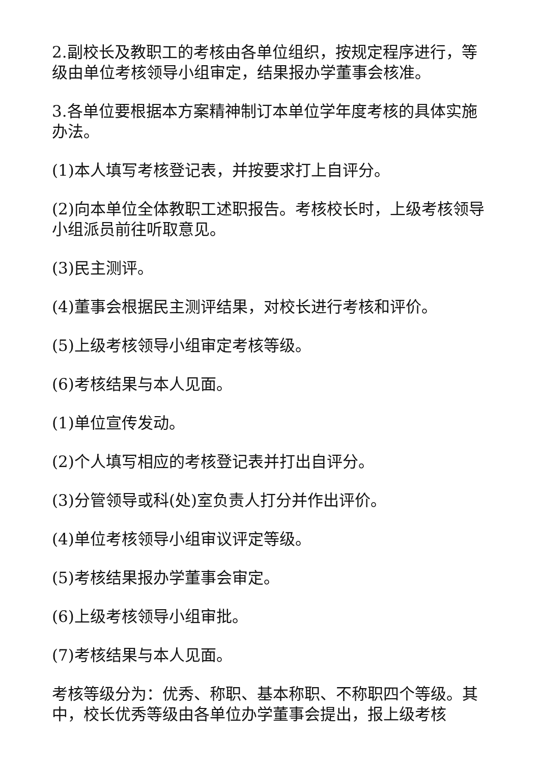2.副校长及教职工的考核由各单位组织，按规定程序进行，等级由单位考核领导小组审定，结果报办学董事会核准。
3.各单位要根据本方案精神制订本单位学年度考核的具体实施办法。
(1)本人填写考核登记表，并按要求打上自评分。
(2)向本单位全体教职工述职报告。考核校长时，上级考核领导小组派员前往听取意见。
(3)民主测评。
(4)董事会根据民主测评结果，对校长进行考核和评价。
(5)上级考核领导小组审定考核等级。
(6)考核结果与本人见面。
(1)单位宣传发动。
(2)个人填写相应的考核登记表并打出自评分。
(3)分管领导或科(处)室负责人打分并作出评价。
(4)单位考核领导小组审议评定等级。
(5)考核结果报办学董事会审定。
(6)上级考核领导小组审批。
(7)考核结果与本人见面。
考核等级分为：优秀、称职、基本称职、不称职四个等级。其中，校长优秀等级由各单位办学董事会提出，报上级考核